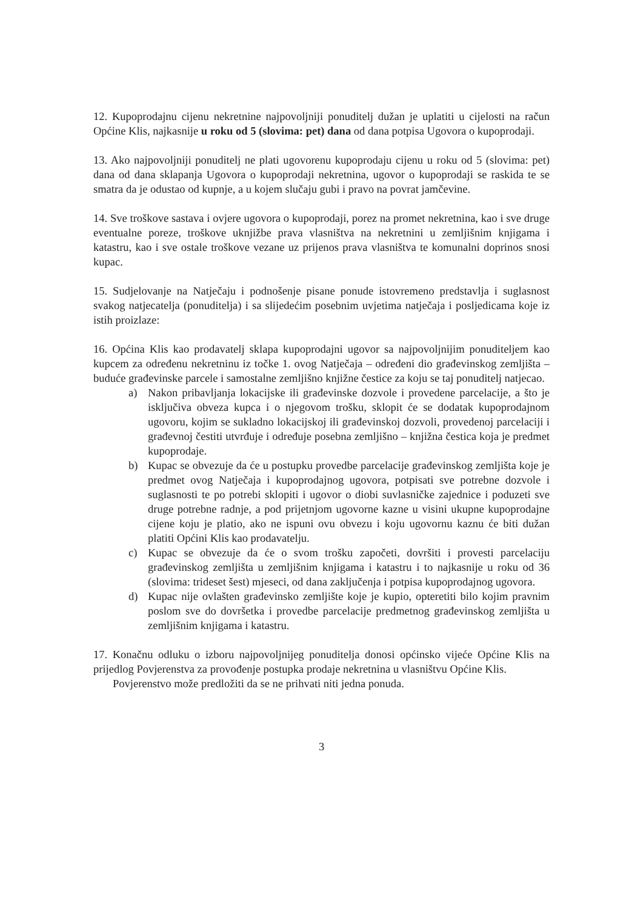12. Kupoprodajnu cijenu nekretnine najpovoljniji ponuditelj dužan je uplatiti u cijelosti na račun Općine Klis, najkasnije u roku od 5 (slovima: pet) dana od dana potpisa Ugovora o kupoprodaji.
13. Ako najpovoljniji ponuditelj ne plati ugovorenu kupoprodaju cijenu u roku od 5 (slovima: pet) dana od dana sklapanja Ugovora o kupoprodaji nekretnina, ugovor o kupoprodaji se raskida te se smatra da je odustao od kupnje, a u kojem slučaju gubi i pravo na povrat jamčevine.
14. Sve troškove sastava i ovjere ugovora o kupoprodaji, porez na promet nekretnina, kao i sve druge eventualne poreze, troškove uknjižbe prava vlasništva na nekretnini u zemljišnim knjigama i katastru, kao i sve ostale troškove vezane uz prijenos prava vlasništva te komunalni doprinos snosi kupac.
15. Sudjelovanje na Natječaju i podnošenje pisane ponude istovremeno predstavlja i suglasnost svakog natjecatelja (ponuditelja) i sa slijedećim posebnim uvjetima natječaja i posljedicama koje iz istih proizlaze:
16. Općina Klis kao prodavatelj sklapa kupoprodajni ugovor sa najpovoljnijim ponuditeljem kao kupcem za određenu nekretninu iz točke 1. ovog Natječaja – određeni dio građevinskog zemljišta – buduće građevinske parcele i samostalne zemljišno knjižne čestice za koju se taj ponuditelj natjecao.
a) Nakon pribavljanja lokacijske ili građevinske dozvole i provedene parcelacije, a što je isključiva obveza kupca i o njegovom trošku, sklopit će se dodatak kupoprodajnom ugovoru, kojim se sukladno lokacijskoj ili građevinskoj dozvoli, provedenoj parcelaciji i građevnoj čestiti utvrđuje i određuje posebna zemljišno – knjižna čestica koja je predmet kupoprodaje.
b) Kupac se obvezuje da će u postupku provedbe parcelacije građevinskog zemljišta koje je predmet ovog Natječaja i kupoprodajnog ugovora, potpisati sve potrebne dozvole i suglasnosti te po potrebi sklopiti i ugovor o diobi suvlasničke zajednice i poduzeti sve druge potrebne radnje, a pod prijetnjom ugovorne kazne u visini ukupne kupoprodajne cijene koju je platio, ako ne ispuni ovu obvezu i koju ugovornu kaznu će biti dužan platiti Općini Klis kao prodavatelju.
c) Kupac se obvezuje da će o svom trošku započeti, dovršiti i provesti parcelaciju građevinskog zemljišta u zemljišnim knjigama i katastru i to najkasnije u roku od 36 (slovima: trideset šest) mjeseci, od dana zaključenja i potpisa kupoprodajnog ugovora.
d) Kupac nije ovlašten građevinsko zemljište koje je kupio, opteretiti bilo kojim pravnim poslom sve do dovršetka i provedbe parcelacije predmetnog građevinskog zemljišta u zemljišnim knjigama i katastru.
17. Konačnu odluku o izboru najpovoljnijeg ponuditelja donosi općinsko vijeće Općine Klis na prijedlog Povjerenstva za provođenje postupka prodaje nekretnina u vlasništvu Općine Klis.
Povjerenstvo može predložiti da se ne prihvati niti jedna ponuda.
3